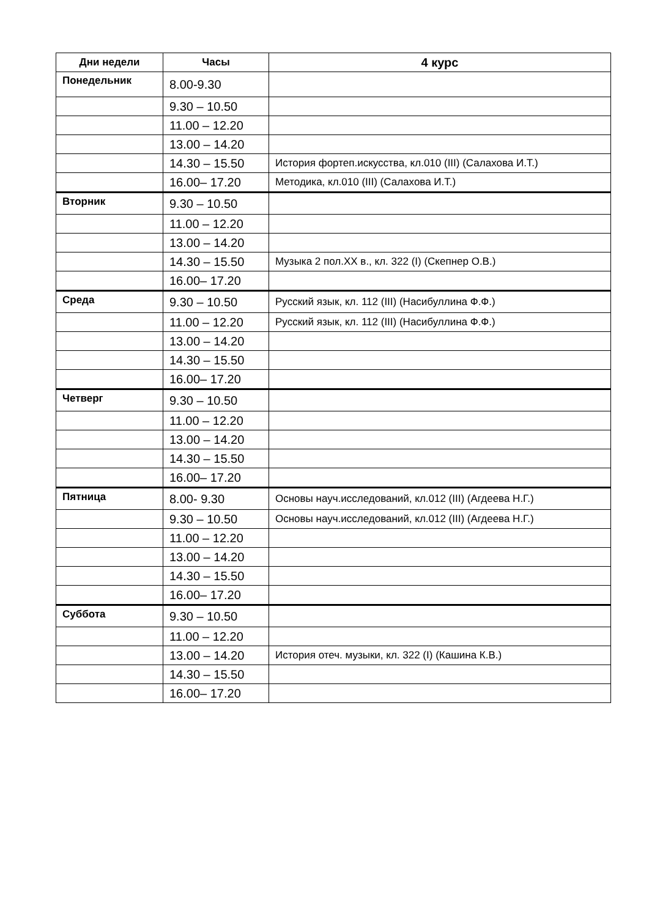| Дни недели | Часы | 4 курс |
| --- | --- | --- |
| Понедельник | 8.00-9.30 | |
| | 9.30 – 10.50 | |
| | 11.00 – 12.20 | |
| | 13.00 – 14.20 | |
| | 14.30 – 15.50 | История фортеп.искусства, кл.010 (III) (Салахова И.Т.) |
| | 16.00– 17.20 | Методика, кл.010 (III) (Салахова И.Т.) |
| Вторник | 9.30 – 10.50 | |
| | 11.00 – 12.20 | |
| | 13.00 – 14.20 | |
| | 14.30 – 15.50 | Музыка 2 пол.ХХ в., кл. 322 (I) (Скепнер О.В.) |
| | 16.00– 17.20 | |
| Среда | 9.30 – 10.50 | Русский язык, кл. 112 (III) (Насибуллина Ф.Ф.) |
| | 11.00 – 12.20 | Русский язык, кл. 112 (III) (Насибуллина Ф.Ф.) |
| | 13.00 – 14.20 | |
| | 14.30 – 15.50 | |
| | 16.00– 17.20 | |
| Четверг | 9.30 – 10.50 | |
| | 11.00 – 12.20 | |
| | 13.00 – 14.20 | |
| | 14.30 – 15.50 | |
| | 16.00– 17.20 | |
| Пятница | 8.00- 9.30 | Основы науч.исследований, кл.012 (III) (Агдеева Н.Г.) |
| | 9.30 – 10.50 | Основы науч.исследований, кл.012 (III) (Агдеева Н.Г.) |
| | 11.00 – 12.20 | |
| | 13.00 – 14.20 | |
| | 14.30 – 15.50 | |
| | 16.00– 17.20 | |
| Суббота | 9.30 – 10.50 | |
| | 11.00 – 12.20 | |
| | 13.00 – 14.20 | История отеч. музыки, кл. 322 (I) (Кашина К.В.) |
| | 14.30 – 15.50 | |
| | 16.00– 17.20 | |